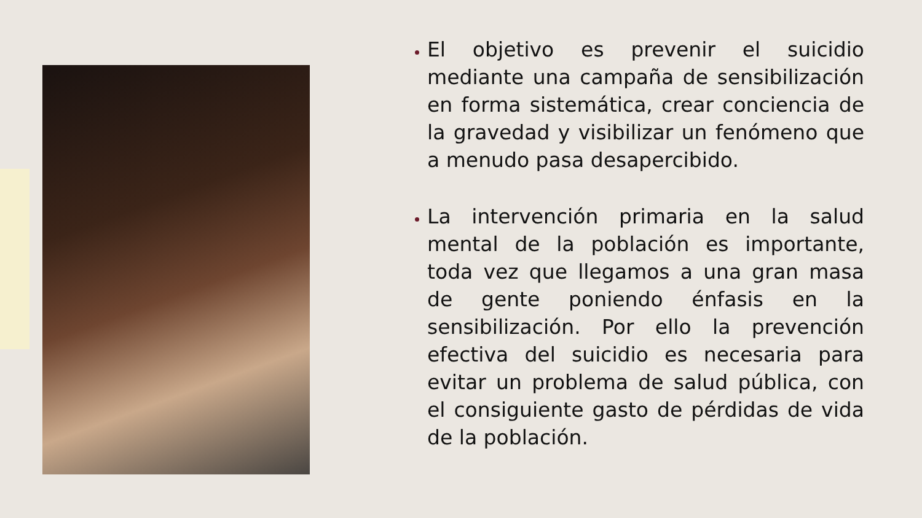El objetivo es prevenir el suicidio mediante una campaña de sensibilización en forma sistemática, crear conciencia de la gravedad y visibilizar un fenómeno que a menudo pasa desapercibido.
La intervención primaria en la salud mental de la población es importante, toda vez que llegamos a una gran masa de gente poniendo énfasis en la sensibilización. Por ello la prevención efectiva del suicidio es necesaria para evitar un problema de salud pública, con el consiguiente gasto de pérdidas de vida de la población.